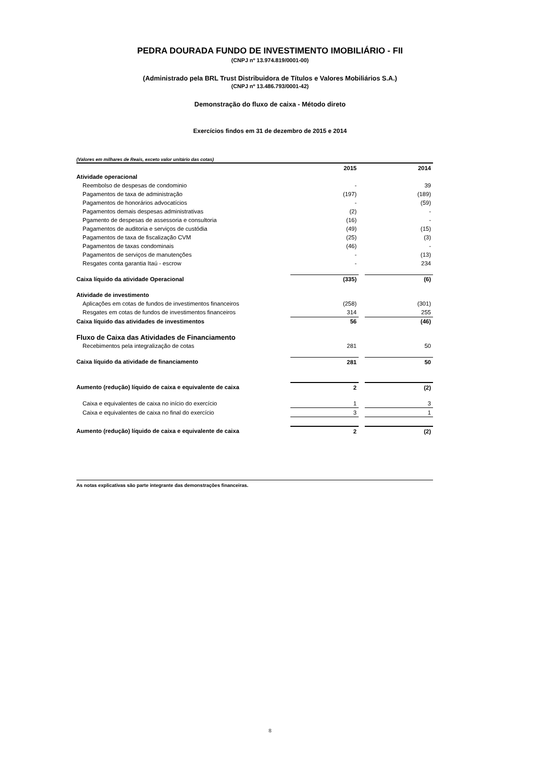PEDRA DOURADA FUNDO DE INVESTIMENTO IMOBILIÁRIO - FII
(CNPJ nº 13.974.819/0001-00)
(Administrado pela BRL Trust Distribuidora de Títulos e Valores Mobiliários S.A.)
(CNPJ nº 13.486.793/0001-42)
Demonstração do fluxo de caixa - Método direto
Exercícios findos em 31 de dezembro de 2015 e 2014
(Valores em milhares de Reais, exceto valor unitário das cotas)
| | 2015 | | 2014 |
| --- | --- | --- | --- |
| Atividade operacional | | | |
| Reembolso de despesas de condominio | - | | 39 |
| Pagamentos de taxa de administração | (197) | | (189) |
| Pagamentos de honorários advocatícios | - | | (59) |
| Pagamentos demais despesas administrativas | (2) | | - |
| Pgamento de despesas de assessoria e consultoria | (16) | | - |
| Pagamentos de auditoria e serviços de custódia | (49) | | (15) |
| Pagamentos de taxa de fiscalização CVM | (25) | | (3) |
| Pagamentos de taxas condominais | (46) | | - |
| Pagamentos de serviços de manutenções | - | | (13) |
| Resgates conta garantia Itaú - escrow | - | | 234 |
| Caixa líquido da atividade Operacional | (335) | | (6) |
| Atividade de investimento | | | |
| Aplicações em cotas de fundos de investimentos financeiros | (258) | | (301) |
| Resgates em cotas de fundos de investimentos financeiros | 314 | | 255 |
| Caixa líquido das atividades de investimentos | 56 | | (46) |
| Fluxo de Caixa das Atividades de Financiamento | | | |
| Recebimentos pela integralização de cotas | 281 | | 50 |
| Caixa líquido da atividade de financiamento | 281 | | 50 |
| Aumento (redução) líquido de caixa e equivalente de caixa | 2 | | (2) |
| Caixa e equivalentes de caixa no início do exercício | 1 | | 3 |
| Caixa e equivalentes de caixa no final do exercício | 3 | | 1 |
| Aumento (redução) líquido de caixa e equivalente de caixa | 2 | | (2) |
As notas explicativas são parte integrante das demonstrações financeiras.
8